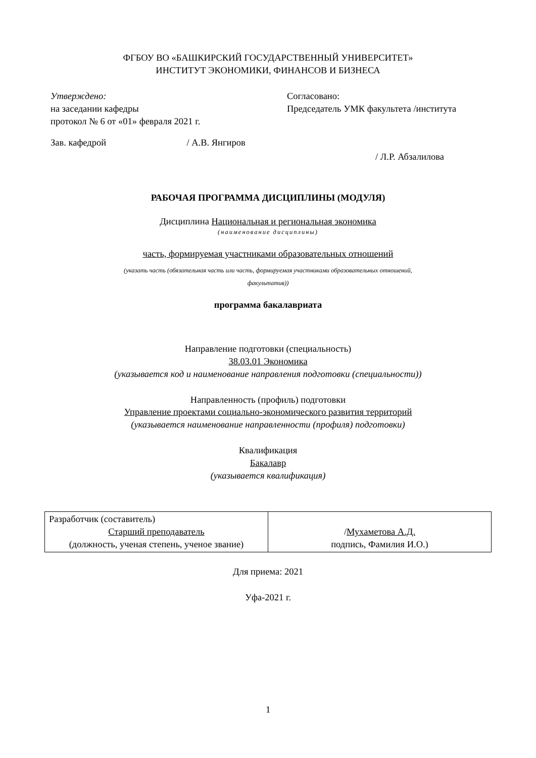ФГБОУ ВО «БАШКИРСКИЙ ГОСУДАРСТВЕННЫЙ УНИВЕРСИТЕТ»
ИНСТИТУТ ЭКОНОМИКИ, ФИНАНСОВ И БИЗНЕСА
Утверждено:
на заседании кафедры
протокол № 6 от «01» февраля 2021 г.
Зав. кафедрой / А.В. Янгиров
Согласовано:
Председатель УМК факультета /института
/ Л.Р. Абзалилова
РАБОЧАЯ ПРОГРАММА ДИСЦИПЛИНЫ (МОДУЛЯ)
Дисциплина Национальная и региональная экономика
(наименование дисциплины)
часть, формируемая участниками образовательных отношений
(указать часть (обязательная часть или часть, формируемая участниками образовательных отношений,
факультатив))
программа бакалавриата
Направление подготовки (специальность)
38.03.01 Экономика
(указывается код и наименование направления подготовки (специальности))
Направленность (профиль) подготовки
Управление проектами социально-экономического развития территорий
(указывается наименование направленности (профиля) подготовки)
Квалификация
Бакалавр
(указывается квалификация)
| Разработчик (составитель) Старший преподаватель (должность, ученая степень, ученое звание) | / Мухаметова А.Д. подпись, Фамилия И.О.) |
Для приема: 2021
Уфа-2021 г.
1